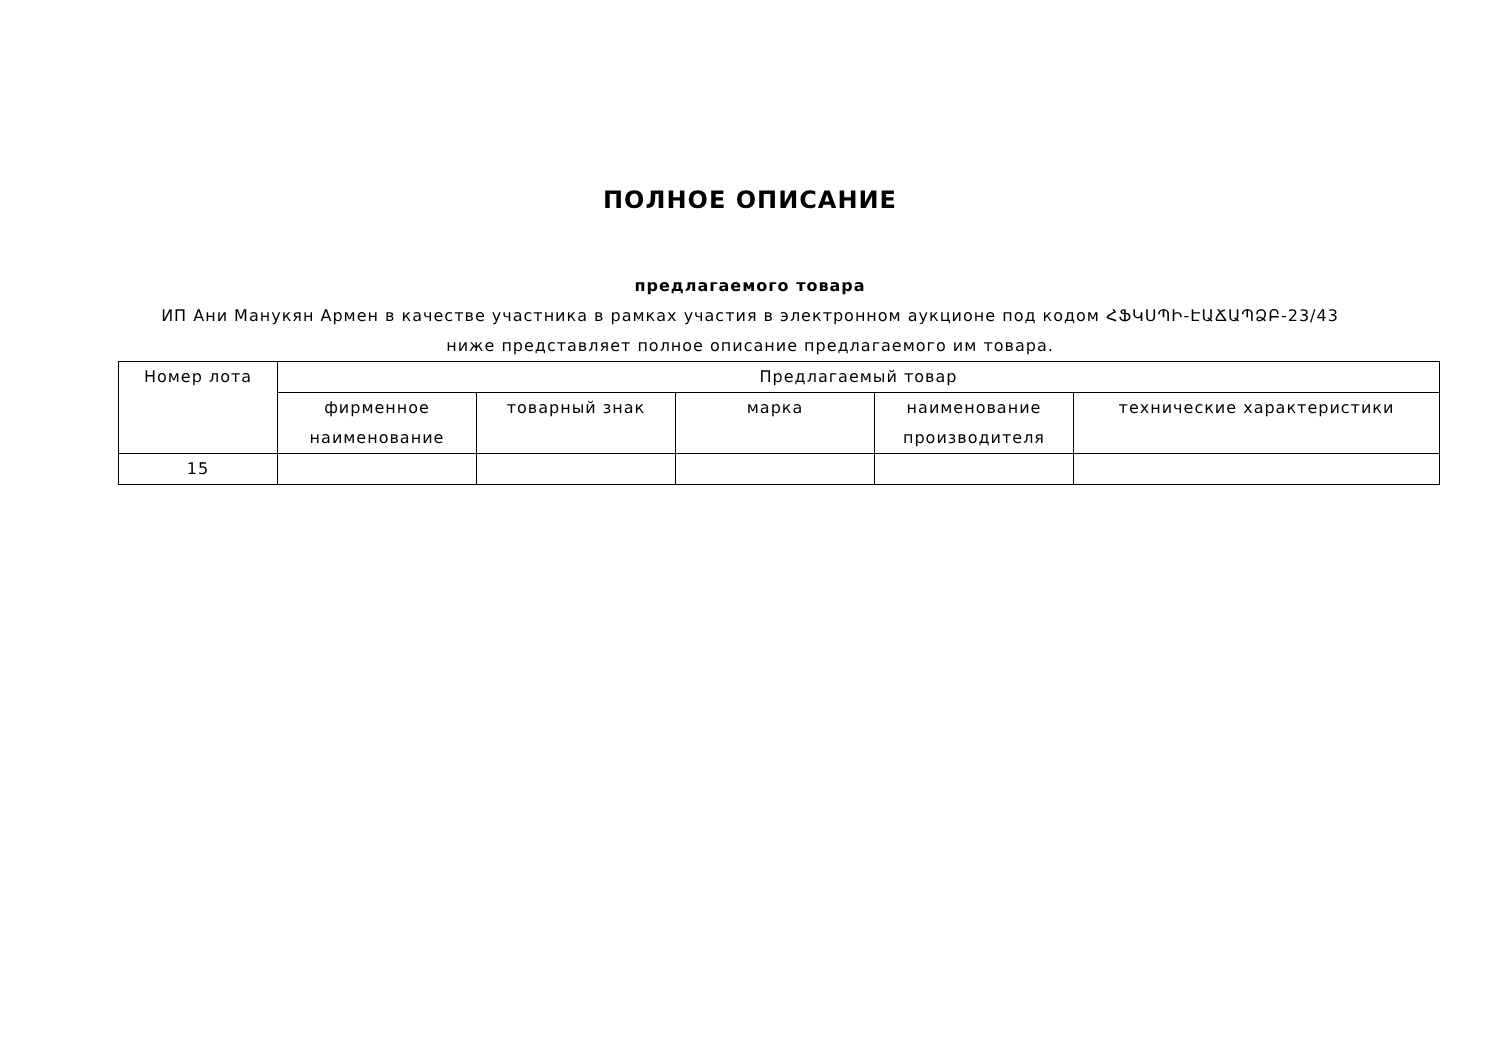ПОЛНОЕ ОПИСАНИЕ
предлагаемого товара
ИП Ани Манукян Армен в качестве участника в рамках участия в электронном аукционе под кодом ՀՖԿՍՊԻ-ԷԱՃԱՊՁԲ-23/43
ниже представляет полное описание предлагаемого им товара.
| Номер лота | Предлагаемый товар | | | | |
| --- | --- | --- | --- | --- | --- |
| | фирменное наименование | товарный знак | марка | наименование производителя | технические характеристики |
| 15 | | | | | |